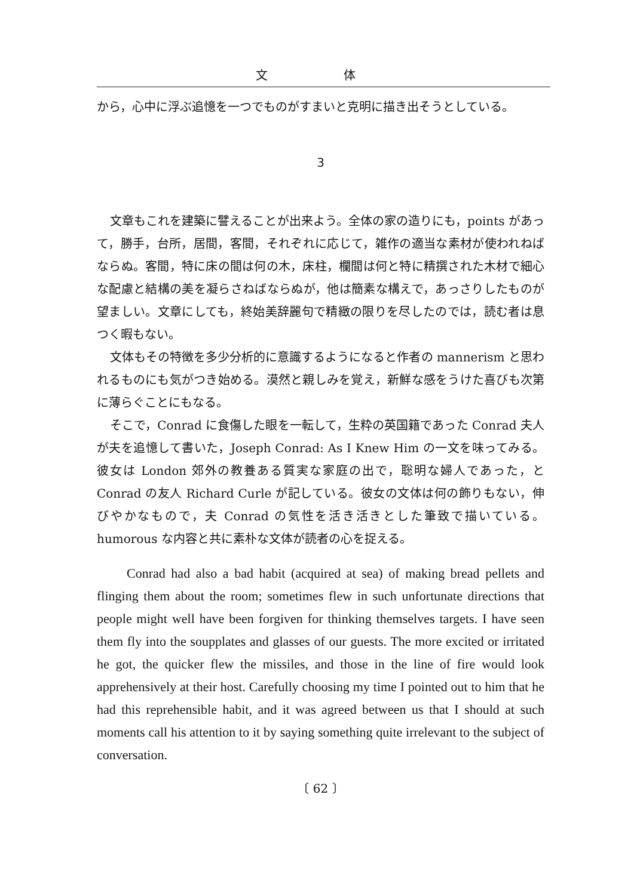文 体
から，心中に浮ぶ追憶を一つでものがすまいと克明に描き出そうとしている。
3
文章もこれを建築に譬えることが出来よう。全体の家の造りにも，points があって，勝手，台所，居間，客間，それぞれに応じて，雑作の適当な素材が使われねばならぬ。客間，特に床の間は何の木，床柱，欄間は何と特に精撰された木材で細心な配慮と結構の美を凝らさねばならぬが，他は簡素な構えで，あっさりしたものが望ましい。文章にしても，終始美辞麗句で精緻の限りを尽したのでは，読む者は息つく暇もない。
文体もその特徴を多少分析的に意識するようになると作者の mannerism と思われるものにも気がつき始める。漠然と親しみを覚え，新鮮な感をうけた喜びも次第に薄らぐことにもなる。
そこで，Conrad に食傷した眼を一転して，生粋の英国籍であった Conrad 夫人が夫を追憶して書いた，Joseph Conrad: As I Knew Him の一文を味ってみる。彼女は London 郊外の教養ある質実な家庭の出で，聡明な婦人であった，と Conrad の友人 Richard Curle が記している。彼女の文体は何の飾りもない，伸びやかなもので，夫 Conrad の気性を活き活きとした筆致で描いている。humorous な内容と共に素朴な文体が読者の心を捉える。
Conrad had also a bad habit (acquired at sea) of making bread pellets and flinging them about the room; sometimes flew in such unfortunate directions that people might well have been forgiven for thinking themselves targets. I have seen them fly into the soupplates and glasses of our guests. The more excited or irritated he got, the quicker flew the missiles, and those in the line of fire would look apprehensively at their host. Carefully choosing my time I pointed out to him that he had this reprehensible habit, and it was agreed between us that I should at such moments call his attention to it by saying something quite irrelevant to the subject of conversation.
〔 62 〕